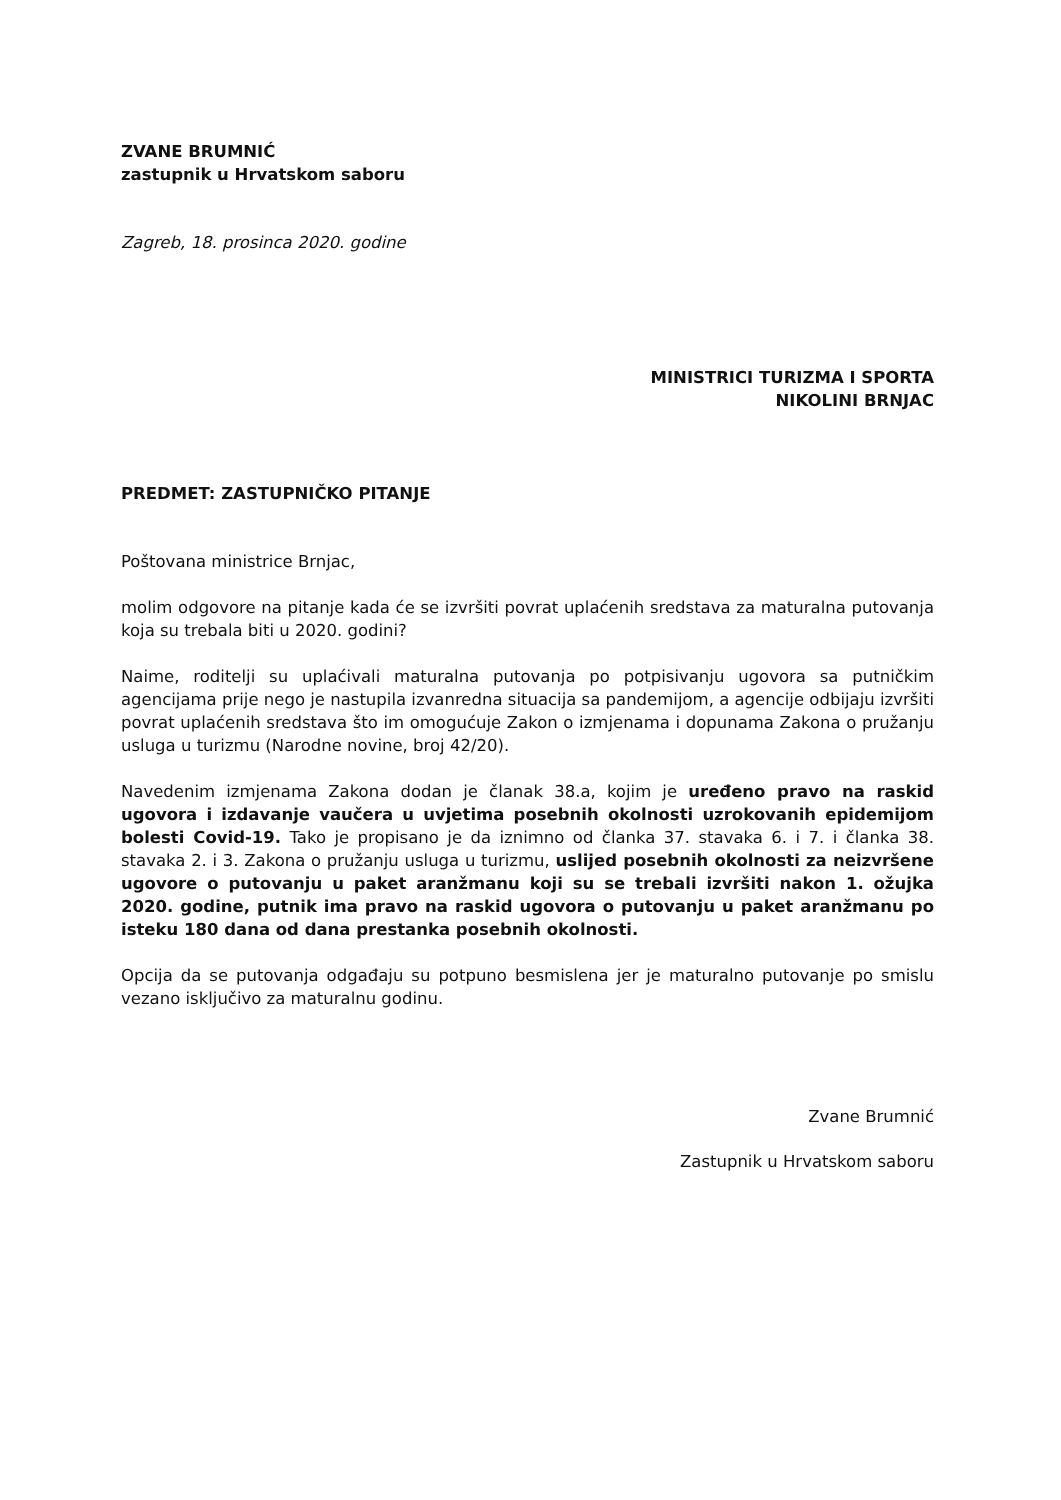ZVANE BRUMNIĆ
zastupnik u Hrvatskom saboru
Zagreb, 18. prosinca 2020. godine
MINISTRICI TURIZMA I SPORTA
NIKOLINI BRNJAC
PREDMET: ZASTUPNIČKO PITANJE
Poštovana ministrice Brnjac,
molim odgovore na pitanje kada će se izvršiti povrat uplaćenih sredstava za maturalna putovanja koja su trebala biti u 2020. godini?
Naime, roditelji su uplaćivali maturalna putovanja po potpisivanju ugovora sa putničkim agencijama prije nego je nastupila izvanredna situacija sa pandemijom, a agencije odbijaju izvršiti povrat uplaćenih sredstava što im omogućuje Zakon o izmjenama i dopunama Zakona o pružanju usluga u turizmu (Narodne novine, broj 42/20).
Navedenim izmjenama Zakona dodan je članak 38.a, kojim je uređeno pravo na raskid ugovora i izdavanje vaučera u uvjetima posebnih okolnosti uzrokovanih epidemijom bolesti Covid-19. Tako je propisano je da iznimno od članka 37. stavaka 6. i 7. i članka 38. stavaka 2. i 3. Zakona o pružanju usluga u turizmu, uslijed posebnih okolnosti za neizvršene ugovore o putovanju u paket aranžmanu koji su se trebali izvršiti nakon 1. ožujka 2020. godine, putnik ima pravo na raskid ugovora o putovanju u paket aranžmanu po isteku 180 dana od dana prestanka posebnih okolnosti.
Opcija da se putovanja odgađaju su potpuno besmislena jer je maturalno putovanje po smislu vezano isključivo za maturalnu godinu.
Zvane Brumnić
Zastupnik u Hrvatskom saboru